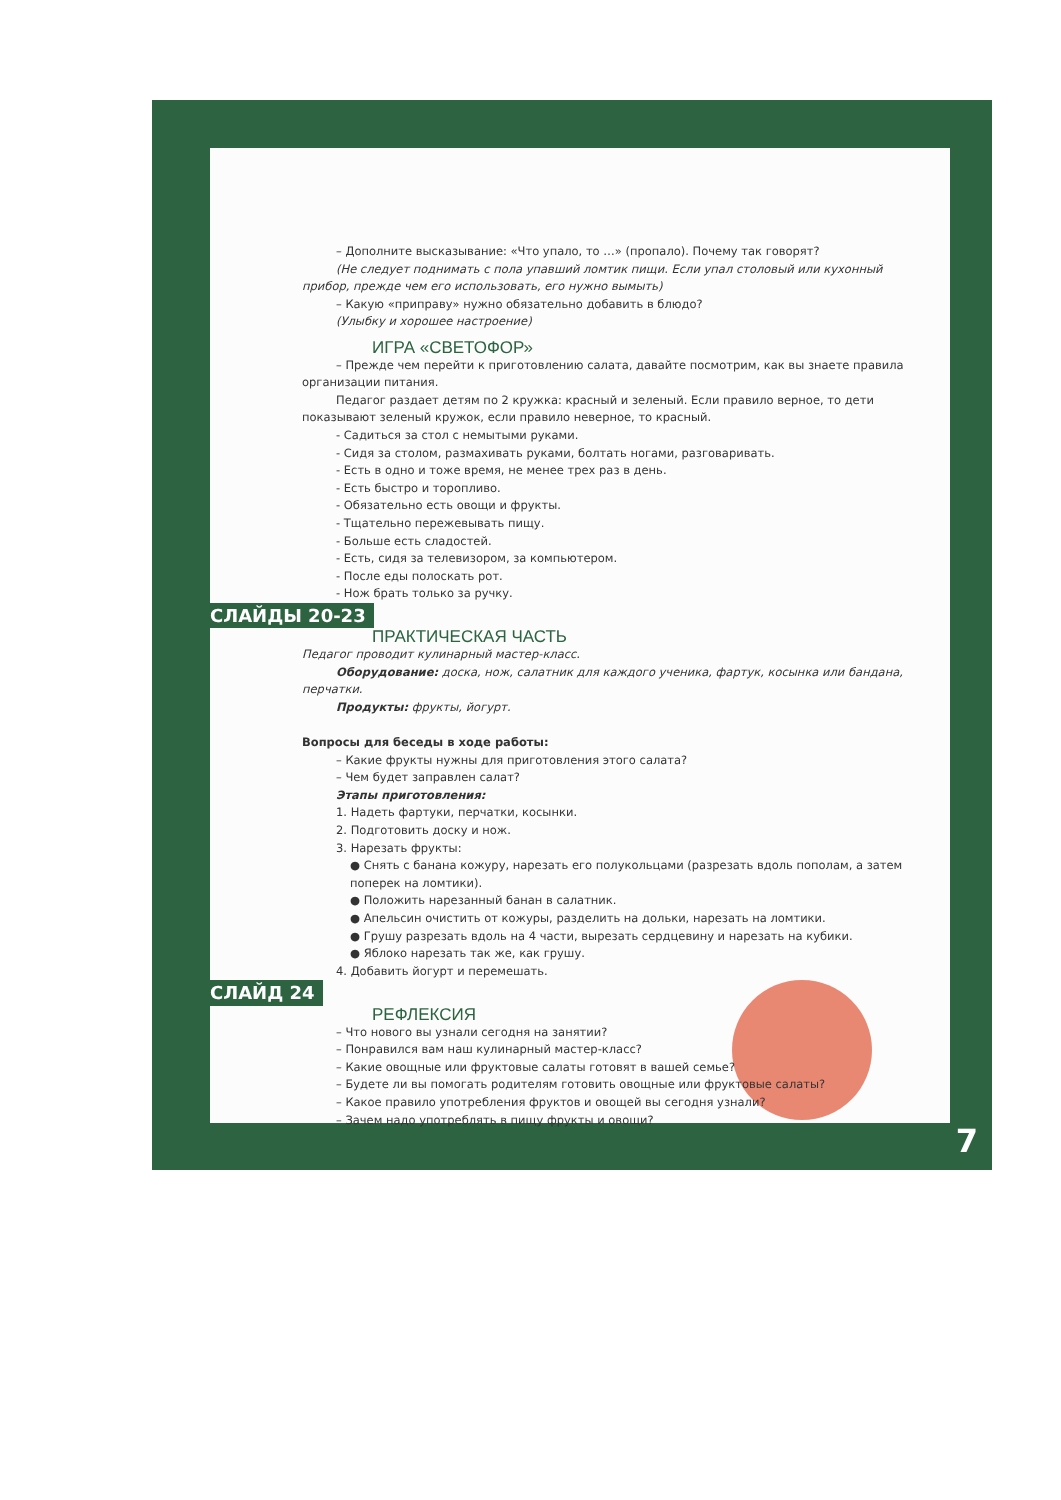– Дополните высказывание: «Что упало, то …» (пропало). Почему так говорят?
(Не следует поднимать с пола упавший ломтик пищи. Если упал столовый или кухонный прибор, прежде чем его использовать, его нужно вымыть)
– Какую «приправу» нужно обязательно добавить в блюдо?
(Улыбку и хорошее настроение)
ИГРА «СВЕТОФОР»
– Прежде чем перейти к приготовлению салата, давайте посмотрим, как вы знаете правила организации питания.
Педагог раздает детям по 2 кружка: красный и зеленый. Если правило верное, то дети показывают зеленый кружок, если правило неверное, то красный.
- Садиться за стол с немытыми руками.
- Сидя за столом, размахивать руками, болтать ногами, разговаривать.
- Есть в одно и тоже время, не менее трех раз в день.
- Есть быстро и торопливо.
- Обязательно есть овощи и фрукты.
- Тщательно пережевывать пищу.
- Больше есть сладостей.
- Есть, сидя за телевизором, за компьютером.
- После еды полоскать рот.
- Нож брать только за ручку.
СЛАЙДЫ 20-23
ПРАКТИЧЕСКАЯ ЧАСТЬ
Педагог проводит кулинарный мастер-класс.
Оборудование: доска, нож, салатник для каждого ученика, фартук, косынка или бандана, перчатки.
Продукты: фрукты, йогурт.
Вопросы для беседы в ходе работы:
– Какие фрукты нужны для приготовления этого салата?
– Чем будет заправлен салат?
Этапы приготовления:
1. Надеть фартуки, перчатки, косынки.
2. Подготовить доску и нож.
3. Нарезать фрукты:
● Снять с банана кожуру, нарезать его полукольцами (разрезать вдоль пополам, а затем поперек на ломтики).
● Положить нарезанный банан в салатник.
● Апельсин очистить от кожуры, разделить на дольки, нарезать на ломтики.
● Грушу разрезать вдоль на 4 части, вырезать сердцевину и нарезать на кубики.
● Яблоко нарезать так же, как грушу.
4. Добавить йогурт и перемешать.
СЛАЙД 24
РЕФЛЕКСИЯ
– Что нового вы узнали сегодня на занятии?
– Понравился вам наш кулинарный мастер-класс?
– Какие овощные или фруктовые салаты готовят в вашей семье?
– Будете ли вы помогать родителям готовить овощные или фруктовые салаты?
– Какое правило употребления фруктов и овощей вы сегодня узнали?
– Зачем надо употреблять в пищу фрукты и овощи?
7